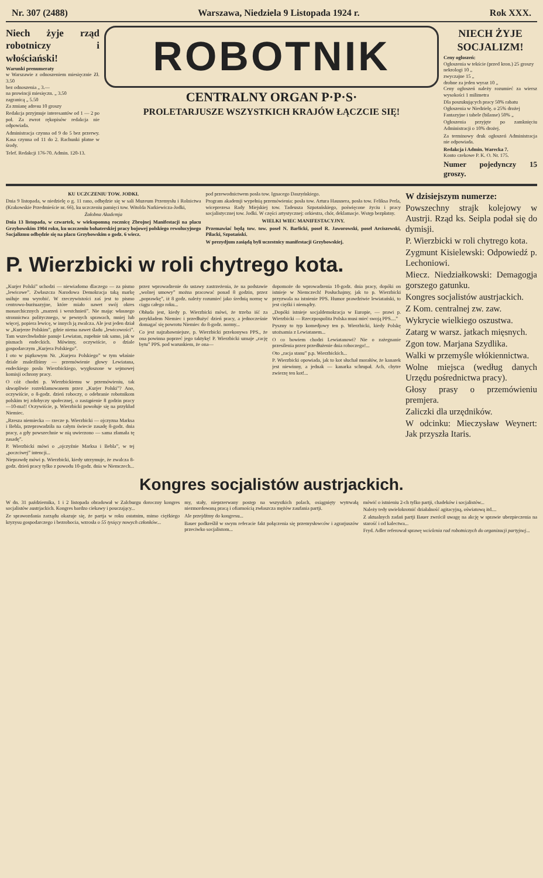Nr. 307 (2488) Warszawa, Niedziela 9 Listopada 1924 r. Rok XXX.
Niech żyje rząd robotniczy i włościański!
Warunki prenumeraty
w Warszawie z odnoszeniem miesięcznie Zł. 3.50
bez odnoszenia „ 3.—
na prowincji miesięczn. „ 3.50
zagranicą „ 5.50
Za zmianę adresu 10 groszy
Redakcja przyjmuje interesantów od 1 — 2 po poł. Za zwrot rękopisów redakcja nie odpowiada.
Administracja czynna od 9 do 5 bez przerwy. Kasa czynna od 11 do 2. Rachunki płatne w środy.
Telef. Redakcji 176-70. Admin. 120-13.
ROBOTNIK
CENTRALNY ORGAN P·P·S·
PROLETARJUSZE WSZYSTKICH KRAJÓW ŁĄCZCIE SIĘ!
NIECH ŻYJE SOCJALIZM!
Ceny ogłoszeń:
Ogłoszenia w tekście (przed kron.) 25 groszy
nekrologi 10 „
zwyczajne 15 „
drobne za jeden wyraz 10 „
Ceny ogłoszeń należy rozumieć za wiersz wysokości 1 milimetra
Dla poszukujących pracy 50% rabatu
Ogłoszenia w Niedzielę. o 25% drożej
Fantazyjne i tabele (bilanse) 50% „
Ogłoszenia przyjęte po zamknięciu Administracji o 10% drożej.
Za terminowy druk ogłoszeń Administracja nie odpowiada.
Redakcja i Admin. Warecka 7.
Konto czekowe P. K. O. Nr. 175.
Numer pojedynczy 15 groszy.
KU UCZCZENIU TOW. JODKI.
Dnia 9 listopada, w niedzielę o g. 11 rano, odbędzie się w sali Muzeum Przemysłu i Rolnictwa (Krakowskie Przedmieście nr. 66), ku uczczeniu pamięci tow. Witolda Narkiewicza-Jodki,
Żałobna Akademja
Dnia 13 listopada, w czwartek, w wiekopomną rocznicę Zbrojnej Manifestacji na placu Grzybowskim 1904 roku, ku uczczeniu bohaterskiej pracy bojowej polskiego rewolucyjnego Socjalizmu odbędzie się na placu Grzybowskim o godz. 6 wiecz.
pod przewodnictwem posła tow. Ignacego Daszyńskiego.
Program akademji wypełnią przemówienia: posła tow. Artura Hausnera, posła tow. Feliksa Perla, wiceprezesa Rady Miejskiej tow. Tadeusza Szpotańskiego, poświęcone życiu i pracy socjalistycznej tow. Jodki. W części artystycznej: orkiestra, chór, deklamacje. Wstęp bezpłatny.
WIELKI WIEC MANIFESTACYJNY.
Przemawiać będą tow. tow. poseł N. Barlicki, poseł R. Jaworowski, poseł Arciszewski, Piłacki, Szpotański.
W prezydjum zasiądą byli uczestnicy manifestacji Grzybowskiej.
P. Wierzbicki w roli chytrego kota.
„Kurjer Polski” uchodzi — niewiadomo dlaczego — za pismo „lewicowe”. Zwłaszcza Narodowa Demokracja taką markę usiłuje mu wyrobić. W rzeczywistości zaś jest to pismo centrowo-burżuazyjne, które miało nawet swój okres monarchicznych „marzeń i westchnień”. Nie mając własnego stronnictwa politycznego, w pewnych sprawach, mniej lub więcej, popiera lewicę, w innych ją zwalcza. Ale jest jeden dział w „Kurjerze Polskim”, gdzie niema nawet śladu „lewicowości”. Tam wszechwładnie panuje Lewiatan, zupełnie tak samo, jak w pismach endeckich. Mówimy, oczywiście, o dziale gospodarczym „Kurjera Polskiego”.
I oto w piątkowym Nr. „Kurjera Polskiego” w tym właśnie dziale znaleźliśmy — przemówienie głowy Lewiatana, endeckiego posła Wierzbickiego, wygłoszone w sejmowej komisji ochrony pracy.
O cóż chodzi p. Wierzbickiemu w przemówieniu, tak skwapliwie rozreklamowanem przez „Kurjer Polski”? Ano, oczywiście, o 8-godz. dzień roboczy, o odebranie robotnikom polskim tej zdobyczy społecznej, o zastąpienie 8 godzin pracy—10-ma!! Oczywiście, p. Wierzbicki powołuje się na przykład Niemiec.
„Rzesza niemiecka — rzecze p. Wierzbicki — ojczyzna Marksa i Bebla, przeprowadziła na całym świecie zasadę 8-godz. dnia pracy, a gdy powszechnie w nią uwierzono — sama złamała tę zasadę”.
P. Wierzbicki mówi o „ojczyźnie Marksa i Bebla”, w tej „poczciwej” intencji...
Nieprawdę mówi p. Wierzbicki, kiedy utrzymuje, że zwalcza 8-godz. dzień pracy tylko z powodu 10-godz. dnia w Niemczech...
przez wprowadzenie do ustawy zastrzeżenia, że na podstawie „wolnej umowy” można pracować ponad 8 godzin, przez „poprawkę”, iż 8 godz. należy rozumieć jako średnią normę w ciągu całego roku...
Obłuda jest, kiedy p. Wierzbicki mówi, że trzeba iść za przykładem Niemiec i przedłużyć dzień pracy, a jednocześnie domagać się powrotu Niemiec do 8-godz. normy...
Co jest najzabawniejsze, p. Wierzbicki przekonywa PPS., że ona powinna poprzeć jego taktykę! P. Wierzbicki uznaje „rację bytu” PPS. pod warunkiem, że ona—
dopomoże do wprowadzenia 10-godz. dnia pracy, dopóki on istnieje w Niemczech! Posłuchajmy, jak to p. Wierzbicki przyzwala na istnienie PPS. Humor prawdziwie lewiatański, to jest ciężki i niemądry.
„Dopóki istnieje socjaldemokracja w Europie, — prawi p. Wierzbicki — Rzeczpospolita Polska musi mieć swoją PPS....”
Pyszny to typ komedjowy ten p. Wierzbicki, kiedy Polskę utożsamia z Lewiatanem...
O co bowiem chodzi Lewiatanowi? Nie o zażegnanie przesilenia przez przedłużenie dnia roboczego!...
Oto „racja stanu” p.p. Wierzbickich...
P. Wierzbicki opowiada, jak to kot słuchał morałów, że kanarek jest niewinny, a jednak — kanarka schrupał. Ach, chytre zwierzę ten kot!...
W dzisiejszym numerze:
Powszechny strajk kolejowy w Austrji. Rząd ks. Seipla podał się do dymisji.
P. Wierzbicki w roli chytrego kota.
Zygmunt Kisielewski: Odpowiedź p. Lechoniowi.
Miecz. Niedziałkowski: Demagogja gorszego gatunku.
Kongres socjalistów austrjackich.
Z Kom. centralnej zw. zaw.
Wykrycie wielkiego oszustwa.
Zatarg w warsz. jatkach mięsnych.
Zgon tow. Marjana Szydlika.
Walki w przemyśle włókiennictwa.
Wolne miejsca (według danych Urzędu pośrednictwa pracy).
Głosy prasy o przemówieniu premjera.
Zaliczki dla urzędników.
W odcinku: Mieczysław Weynert: Jak przyszła Itaris.
Kongres socjalistów austrjackich.
W dn. 31 października, 1 i 2 listopada obradował w Zalcburgu doroczny kongres socjalistów austrjackich. Kongres bardzo ciekawy i pouczający...
Ze sprawozdania zarządu okazuje się, że partja w roku ostatnim, mimo ciężkiego kryzysu gospodarczego i bezrobocia, wzrosła o 55 tysięcy nowych członków...
my, stały, nieprzerwany postęp na wszystkich polach, osiągnięty wytrwałą niezmordowaną pracą i ofiarnością zwłaszcza mężów zaufania partji.
Ale przejdźmy do kongresu...
Bauer podkreślił w swym referacie fakt połączenia się przemysłowców i agrarjuszów przeciwko socjalistom...
mówić o istnieniu 2-ch tylko partji, chadeków i socjalistów...
Należy tedy uwielokrotnić działalność agitacyjną, oświatową itd....
Z aktualnych zadań partji Bauer zwrócił uwagę na akcję w sprawie ubezpieczenia na starość i od kalectwa...
Fryd. Adler referował sprawę wcielenia rad robotniczych do organizacji partyjnej...